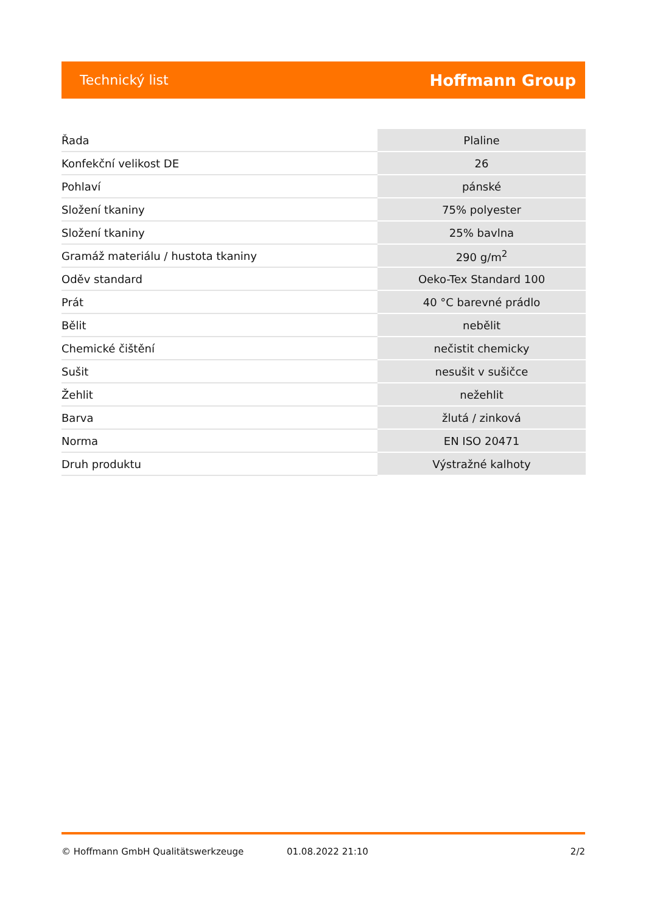Technický list Hoffmann Group
| Řada | Plaline |
| Konfekční velikost DE | 26 |
| Pohlaví | pánské |
| Složení tkaniny | 75% polyester |
| Složení tkaniny | 25% bavlna |
| Gramáž materiálu / hustota tkaniny | 290 g/m<sup>2</sup> |
| Oděv standard | Oeko-Tex Standard 100 |
| Prát | 40 °C barevné prádlo |
| Bělit | nebělit |
| Chemické čištění | nečistit chemicky |
| Sušit | nesušit v sušičce |
| Žehlit | nežehlit |
| Barva | žlutá / zinková |
| Norma | EN ISO 20471 |
| Druh produktu | Výstražné kalhoty |
© Hoffmann GmbH Qualitätswerkzeuge 01.08.2022 21:10 2/2